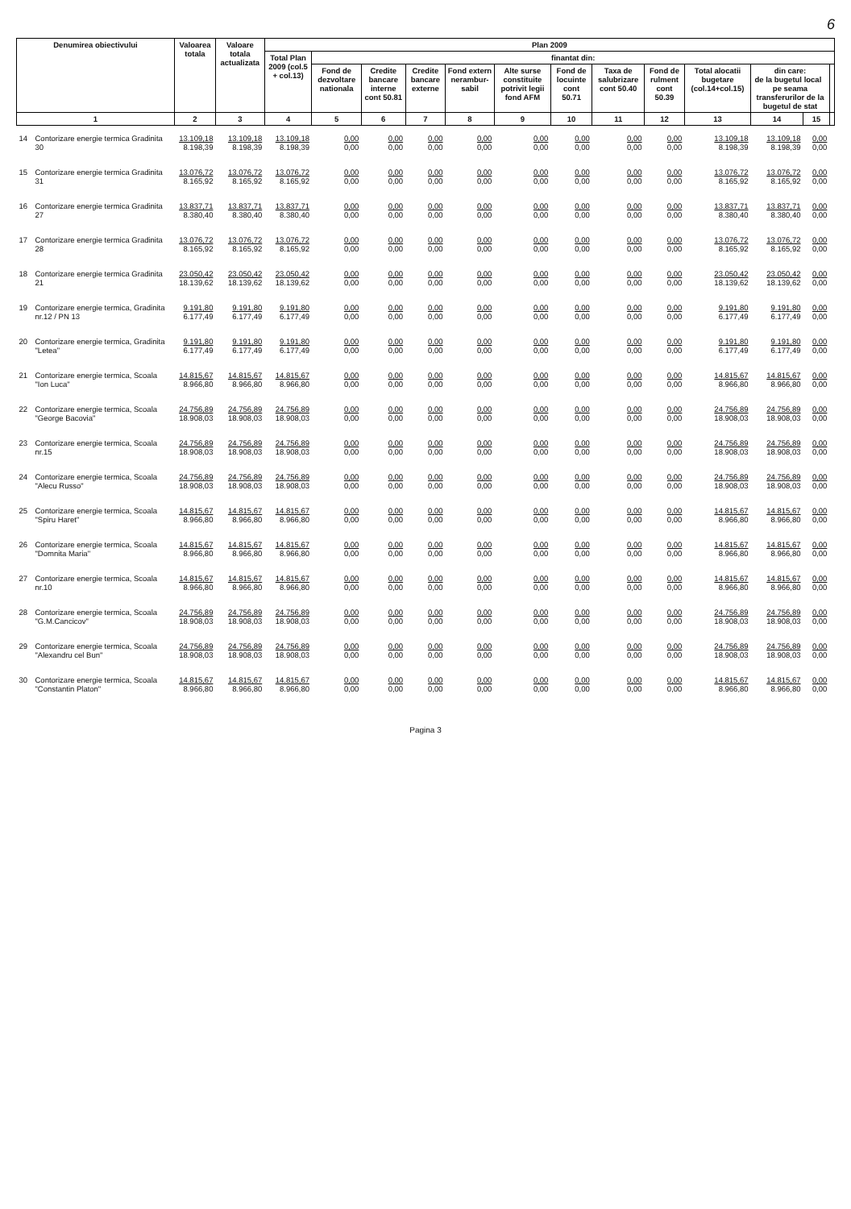6
| Denumirea obiectivului | | Valoarea totala | Valoare totala actualizata | Plan 2009 | | | | | | | | | | | | |
| --- | --- | --- | --- | --- | --- | --- | --- | --- | --- | --- | --- | --- | --- | --- | --- | --- |
| | | | | Total Plan 2009 (col.5 + col.13) | finantat din: | | | | | | | | | | | |
| | | | | | Fond de dezvoltare nationala | Credite bancare interne cont 50.81 | Credite bancare externe | Fond extern nerambur-sabil | Alte surse constituite potrivit legii fond AFM | Fond de locuinte cont 50.71 | Taxa de salubrizare cont 50.40 | Fond de rulment cont 50.39 | Total alocatii bugetare (col.14+col.15) | din care: de la bugetul local pe seama transferurilor de la bugetul de stat | | |
| 1 | | 2 | 3 | 4 | 5 | 6 | 7 | 8 | 9 | 10 | 11 | 12 | 13 | 14 | 15 | |
| 14 | Contorizare energie termica Gradinita 30 | 13.109,18 8.198,39 | 13.109,18 8.198,39 | 13.109,18 8.198,39 | 0,00 0,00 | 0,00 0,00 | 0,00 0,00 | 0,00 0,00 | 0,00 0,00 | 0,00 0,00 | 0,00 0,00 | 0,00 0,00 | 13.109,18 8.198,39 | 13.109,18 8.198,39 | 0,00 0,00 | |
| 15 | Contorizare energie termica Gradinita 31 | 13.076,72 8.165,92 | 13.076,72 8.165,92 | 13.076,72 8.165,92 | 0,00 0,00 | 0,00 0,00 | 0,00 0,00 | 0,00 0,00 | 0,00 0,00 | 0,00 0,00 | 0,00 0,00 | 0,00 0,00 | 13.076,72 8.165,92 | 13.076,72 8.165,92 | 0,00 0,00 | |
| 16 | Contorizare energie termica Gradinita 27 | 13.837,71 8.380,40 | 13.837,71 8.380,40 | 13.837,71 8.380,40 | 0,00 0,00 | 0,00 0,00 | 0,00 0,00 | 0,00 0,00 | 0,00 0,00 | 0,00 0,00 | 0,00 0,00 | 0,00 0,00 | 13.837,71 8.380,40 | 13.837,71 8.380,40 | 0,00 0,00 | |
| 17 | Contorizare energie termica Gradinita 28 | 13.076,72 8.165,92 | 13.076,72 8.165,92 | 13.076,72 8.165,92 | 0,00 0,00 | 0,00 0,00 | 0,00 0,00 | 0,00 0,00 | 0,00 0,00 | 0,00 0,00 | 0,00 0,00 | 0,00 0,00 | 13.076,72 8.165,92 | 13.076,72 8.165,92 | 0,00 0,00 | |
| 18 | Contorizare energie termica Gradinita 21 | 23.050,42 18.139,62 | 23.050,42 18.139,62 | 23.050,42 18.139,62 | 0,00 0,00 | 0,00 0,00 | 0,00 0,00 | 0,00 0,00 | 0,00 0,00 | 0,00 0,00 | 0,00 0,00 | 0,00 0,00 | 23.050,42 18.139,62 | 23.050,42 18.139,62 | 0,00 0,00 | |
| 19 | Contorizare energie termica, Gradinita nr.12 / PN 13 | 9.191,80 6.177,49 | 9.191,80 6.177,49 | 9.191,80 6.177,49 | 0,00 0,00 | 0,00 0,00 | 0,00 0,00 | 0,00 0,00 | 0,00 0,00 | 0,00 0,00 | 0,00 0,00 | 0,00 0,00 | 9.191,80 6.177,49 | 9.191,80 6.177,49 | 0,00 0,00 | |
| 20 | Contorizare energie termica, Gradinita "Letea" | 9.191,80 6.177,49 | 9.191,80 6.177,49 | 9.191,80 6.177,49 | 0,00 0,00 | 0,00 0,00 | 0,00 0,00 | 0,00 0,00 | 0,00 0,00 | 0,00 0,00 | 0,00 0,00 | 0,00 0,00 | 9.191,80 6.177,49 | 9.191,80 6.177,49 | 0,00 0,00 | |
| 21 | Contorizare energie termica, Scoala "Ion Luca" | 14.815,67 8.966,80 | 14.815,67 8.966,80 | 14.815,67 8.966,80 | 0,00 0,00 | 0,00 0,00 | 0,00 0,00 | 0,00 0,00 | 0,00 0,00 | 0,00 0,00 | 0,00 0,00 | 0,00 0,00 | 14.815,67 8.966,80 | 14.815,67 8.966,80 | 0,00 0,00 | |
| 22 | Contorizare energie termica, Scoala "George Bacovia" | 24.756,89 18.908,03 | 24.756,89 18.908,03 | 24.756,89 18.908,03 | 0,00 0,00 | 0,00 0,00 | 0,00 0,00 | 0,00 0,00 | 0,00 0,00 | 0,00 0,00 | 0,00 0,00 | 0,00 0,00 | 24.756,89 18.908,03 | 24.756,89 18.908,03 | 0,00 0,00 | |
| 23 | Contorizare energie termica, Scoala nr.15 | 24.756,89 18.908,03 | 24.756,89 18.908,03 | 24.756,89 18.908,03 | 0,00 0,00 | 0,00 0,00 | 0,00 0,00 | 0,00 0,00 | 0,00 0,00 | 0,00 0,00 | 0,00 0,00 | 0,00 0,00 | 24.756,89 18.908,03 | 24.756,89 18.908,03 | 0,00 0,00 | |
| 24 | Contorizare energie termica, Scoala "Alecu Russo" | 24.756,89 18.908,03 | 24.756,89 18.908,03 | 24.756,89 18.908,03 | 0,00 0,00 | 0,00 0,00 | 0,00 0,00 | 0,00 0,00 | 0,00 0,00 | 0,00 0,00 | 0,00 0,00 | 0,00 0,00 | 24.756,89 18.908,03 | 24.756,89 18.908,03 | 0,00 0,00 | |
| 25 | Contorizare energie termica, Scoala "Spiru Haret" | 14.815,67 8.966,80 | 14.815,67 8.966,80 | 14.815,67 8.966,80 | 0,00 0,00 | 0,00 0,00 | 0,00 0,00 | 0,00 0,00 | 0,00 0,00 | 0,00 0,00 | 0,00 0,00 | 0,00 0,00 | 14.815,67 8.966,80 | 14.815,67 8.966,80 | 0,00 0,00 | |
| 26 | Contorizare energie termica, Scoala "Domnita Maria" | 14.815,67 8.966,80 | 14.815,67 8.966,80 | 14.815,67 8.966,80 | 0,00 0,00 | 0,00 0,00 | 0,00 0,00 | 0,00 0,00 | 0,00 0,00 | 0,00 0,00 | 0,00 0,00 | 0,00 0,00 | 14.815,67 8.966,80 | 14.815,67 8.966,80 | 0,00 0,00 | |
| 27 | Contorizare energie termica, Scoala nr.10 | 14.815,67 8.966,80 | 14.815,67 8.966,80 | 14.815,67 8.966,80 | 0,00 0,00 | 0,00 0,00 | 0,00 0,00 | 0,00 0,00 | 0,00 0,00 | 0,00 0,00 | 0,00 0,00 | 0,00 0,00 | 14.815,67 8.966,80 | 14.815,67 8.966,80 | 0,00 0,00 | |
| 28 | Contorizare energie termica, Scoala "G.M.Cancicov" | 24.756,89 18.908,03 | 24.756,89 18.908,03 | 24.756,89 18.908,03 | 0,00 0,00 | 0,00 0,00 | 0,00 0,00 | 0,00 0,00 | 0,00 0,00 | 0,00 0,00 | 0,00 0,00 | 0,00 0,00 | 24.756,89 18.908,03 | 24.756,89 18.908,03 | 0,00 0,00 | |
| 29 | Contorizare energie termica, Scoala "Alexandru cel Bun" | 24.756,89 18.908,03 | 24.756,89 18.908,03 | 24.756,89 18.908,03 | 0,00 0,00 | 0,00 0,00 | 0,00 0,00 | 0,00 0,00 | 0,00 0,00 | 0,00 0,00 | 0,00 0,00 | 0,00 0,00 | 24.756,89 18.908,03 | 24.756,89 18.908,03 | 0,00 0,00 | |
| 30 | Contorizare energie termica, Scoala "Constantin Platon" | 14.815,67 8.966,80 | 14.815,67 8.966,80 | 14.815,67 8.966,80 | 0,00 0,00 | 0,00 0,00 | 0,00 0,00 | 0,00 0,00 | 0,00 0,00 | 0,00 0,00 | 0,00 0,00 | 0,00 0,00 | 14.815,67 8.966,80 | 14.815,67 8.966,80 | 0,00 0,00 | |
Pagina 3